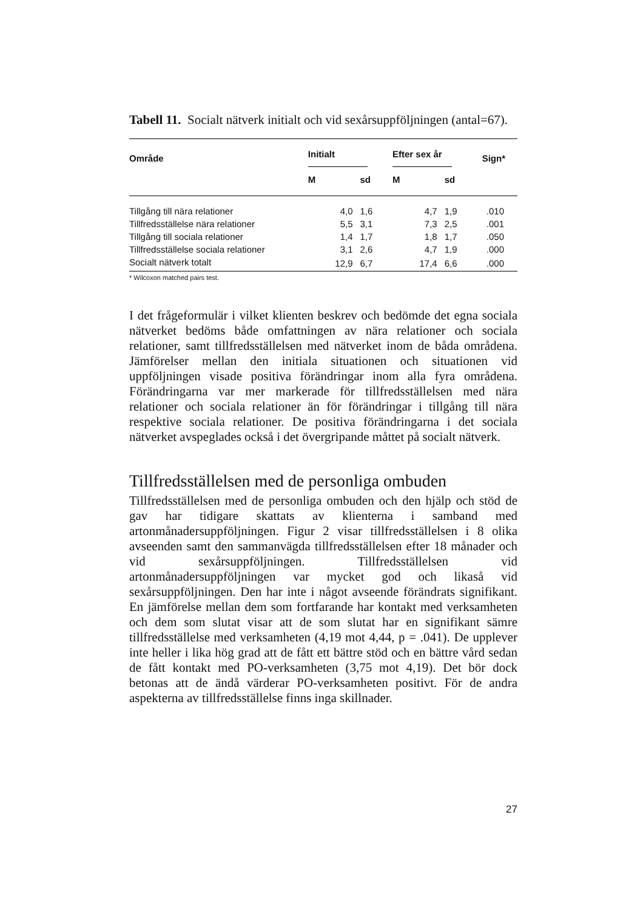Tabell 11. Socialt nätverk initialt och vid sexårsuppföljningen (antal=67).
| Område | Initialt | | | Efter sex år | | Sign* |
| --- | --- | --- | --- | --- | --- | --- |
| | M | sd | | M | sd | |
| Tillgång till nära relationer | 4,0 | 1,6 | | 4,7 | 1,9 | .010 |
| Tillfredsställelse nära relationer | 5,5 | 3,1 | | 7,3 | 2,5 | .001 |
| Tillgång till sociala relationer | 1,4 | 1,7 | | 1,8 | 1,7 | .050 |
| Tillfredsställelse sociala relationer | 3,1 | 2,6 | | 4,7 | 1,9 | .000 |
| Socialt nätverk totalt | 12,9 | 6,7 | | 17,4 | 6,6 | .000 |
* Wilcoxon matched pairs test.
I det frågeformulär i vilket klienten beskrev och bedömde det egna sociala nätverket bedöms både omfattningen av nära relationer och sociala relationer, samt tillfredsställelsen med nätverket inom de båda områdena. Jämförelser mellan den initiala situationen och situationen vid uppföljningen visade positiva förändringar inom alla fyra områdena. Förändringarna var mer markerade för tillfredsställelsen med nära relationer och sociala relationer än för förändringar i tillgång till nära respektive sociala relationer. De positiva förändringarna i det sociala nätverket avspeglades också i det övergripande måttet på socialt nätverk.
Tillfredsställelsen med de personliga ombuden
Tillfredsställelsen med de personliga ombuden och den hjälp och stöd de gav har tidigare skattats av klienterna i samband med artonmånadersuppföljningen. Figur 2 visar tillfredsställelsen i 8 olika avseenden samt den sammanvägda tillfredsställelsen efter 18 månader och vid sexårsuppföljningen. Tillfredsställelsen vid artonmånadersuppföljningen var mycket god och likaså vid sexårsuppföljningen. Den har inte i något avseende förändrats signifikant. En jämförelse mellan dem som fortfarande har kontakt med verksamheten och dem som slutat visar att de som slutat har en signifikant sämre tillfredsställelse med verksamheten (4,19 mot 4,44, p = .041). De upplever inte heller i lika hög grad att de fått ett bättre stöd och en bättre vård sedan de fått kontakt med PO-verksamheten (3,75 mot 4,19). Det bör dock betonas att de ändå värderar PO-verksamheten positivt. För de andra aspekterna av tillfredsställelse finns inga skillnader.
27